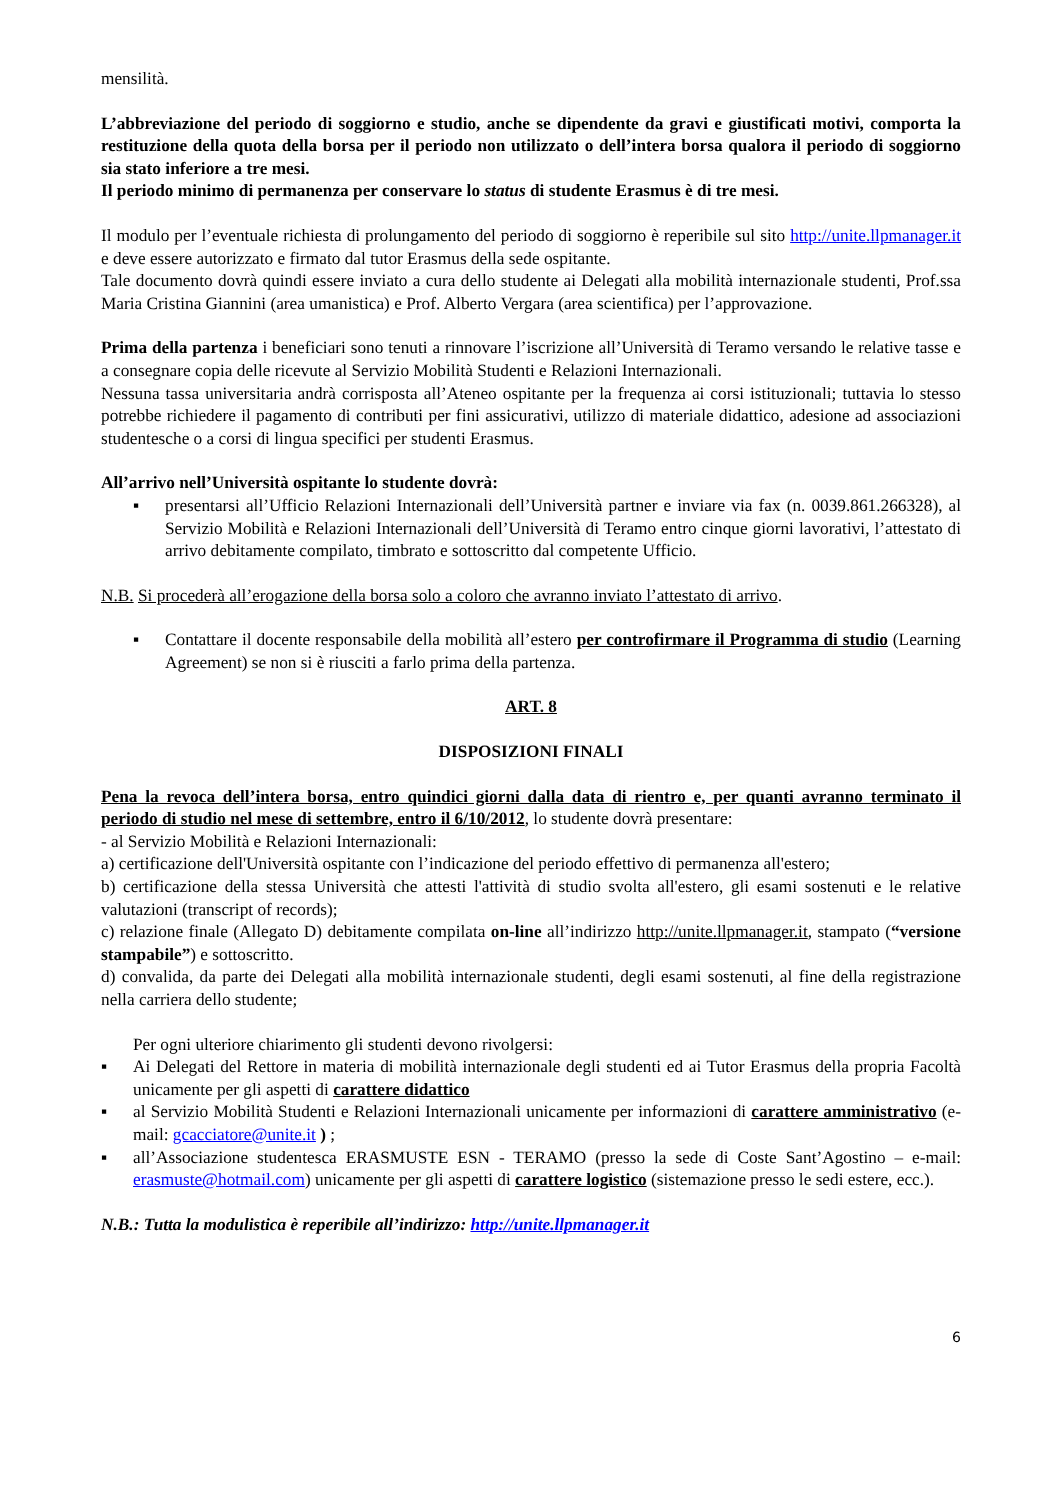mensilità.
L’abbreviazione del periodo di soggiorno e studio, anche se dipendente da gravi e giustificati motivi, comporta la restituzione della quota della borsa per il periodo non utilizzato o dell’intera borsa qualora il periodo di soggiorno sia stato inferiore a tre mesi.
Il periodo minimo di permanenza per conservare lo status di studente Erasmus è di tre mesi.
Il modulo per l’eventuale richiesta di prolungamento del periodo di soggiorno è reperibile sul sito http://unite.llpmanager.it e deve essere autorizzato e firmato dal tutor Erasmus della sede ospitante.
Tale documento dovrà quindi essere inviato a cura dello studente ai Delegati alla mobilità internazionale studenti, Prof.ssa Maria Cristina Giannini (area umanistica) e Prof. Alberto Vergara (area scientifica) per l’approvazione.
Prima della partenza i beneficiari sono tenuti a rinnovare l’iscrizione all’Università di Teramo versando le relative tasse e a consegnare copia delle ricevute al Servizio Mobilità Studenti e Relazioni Internazionali.
Nessuna tassa universitaria andrà corrisposta all’Ateneo ospitante per la frequenza ai corsi istituzionali; tuttavia lo stesso potrebbe richiedere il pagamento di contributi per fini assicurativi, utilizzo di materiale didattico, adesione ad associazioni studentesche o a corsi di lingua specifici per studenti Erasmus.
All’arrivo nell’Università ospitante lo studente dovrà:
▪ presentarsi all’Ufficio Relazioni Internazionali dell’Università partner e inviare via fax (n. 0039.861.266328), al Servizio Mobilità e Relazioni Internazionali dell’Università di Teramo entro cinque giorni lavorativi, l’attestato di arrivo debitamente compilato, timbrato e sottoscritto dal competente Ufficio.
N.B. Si procederà all’erogazione della borsa solo a coloro che avranno inviato l’attestato di arrivo.
▪ Contattare il docente responsabile della mobilità all’estero per controfirmare il Programma di studio (Learning Agreement) se non si è riusciti a farlo prima della partenza.
ART. 8
DISPOSIZIONI FINALI
Pena la revoca dell’intera borsa, entro quindici giorni dalla data di rientro e, per quanti avranno terminato il periodo di studio nel mese di settembre, entro il 6/10/2012, lo studente dovrà presentare:
- al Servizio Mobilità e Relazioni Internazionali:
a) certificazione dell'Università ospitante con l’indicazione del periodo effettivo di permanenza all'estero;
b) certificazione della stessa Università che attesti l'attività di studio svolta all'estero, gli esami sostenuti e le relative valutazioni (transcript of records);
c) relazione finale (Allegato D) debitamente compilata on-line all’indirizzo http://unite.llpmanager.it, stampato (“versione stampabile”) e sottoscritto.
d) convalida, da parte dei Delegati alla mobilità internazionale studenti, degli esami sostenuti, al fine della registrazione nella carriera dello studente;
Per ogni ulteriore chiarimento gli studenti devono rivolgersi:
▪ Ai Delegati del Rettore in materia di mobilità internazionale degli studenti ed ai Tutor Erasmus della propria Facoltà unicamente per gli aspetti di carattere didattico
▪ al Servizio Mobilità Studenti e Relazioni Internazionali unicamente per informazioni di carattere amministrativo (e-mail: gcacciatore@unite.it ) ;
▪ all’Associazione studentesca ERASMUSTE ESN - TERAMO (presso la sede di Coste Sant’Agostino – e-mail: erasmuste@hotmail.com) unicamente per gli aspetti di carattere logistico (sistemazione presso le sedi estere, ecc.).
N.B.: Tutta la modulistica è reperibile all’indirizzo: http://unite.llpmanager.it
6